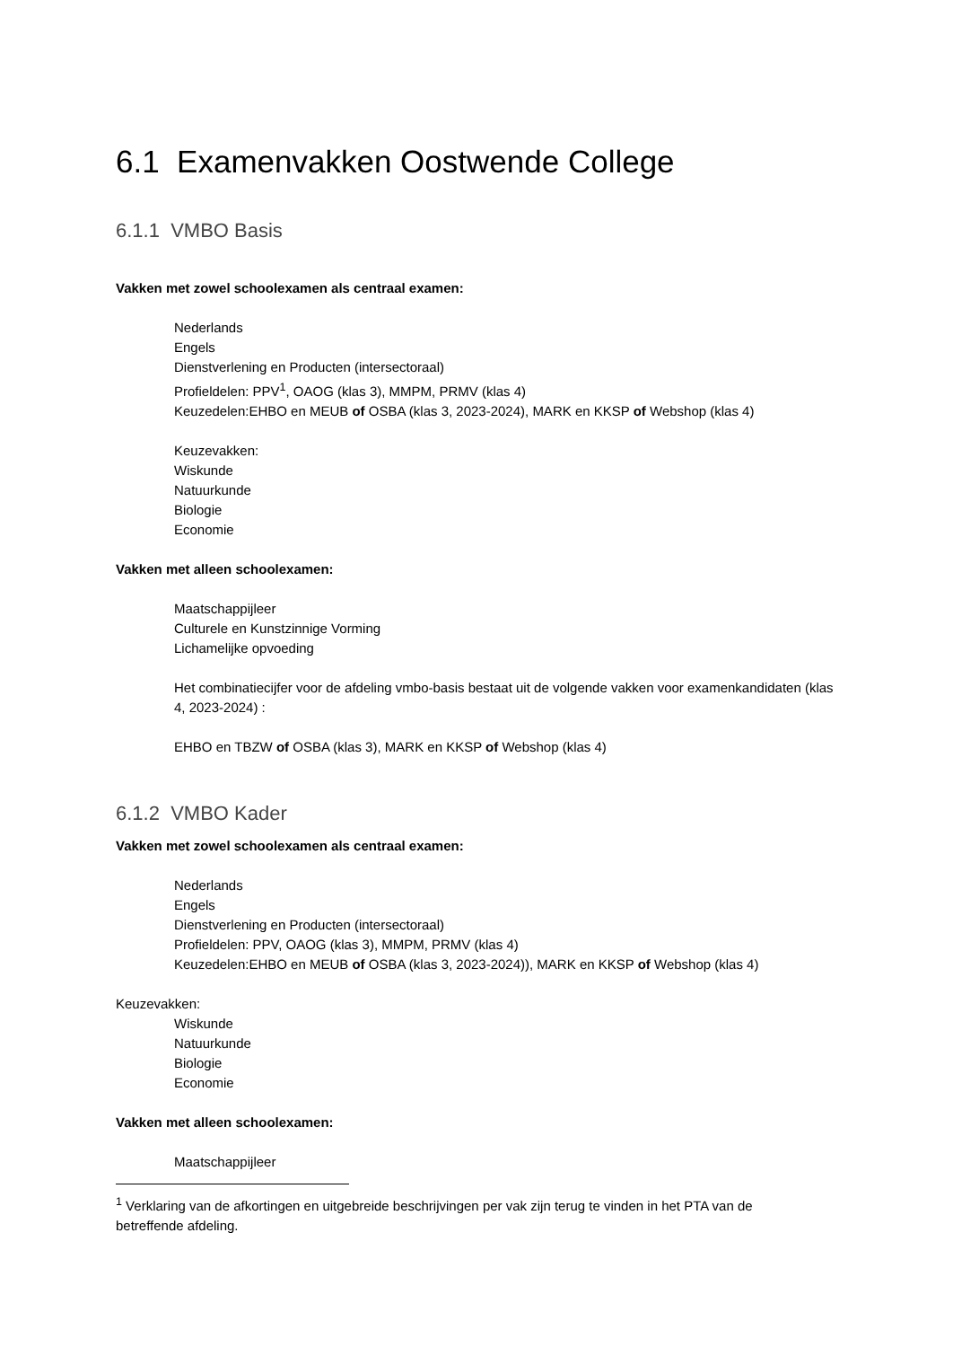6.1 Examenvakken Oostwende College
6.1.1 VMBO Basis
Vakken met zowel schoolexamen als centraal examen:
Nederlands
Engels
Dienstverlening en Producten (intersectoraal)
Profieldelen: PPV<sup>1</sup>, OAOG (klas 3), MMPM, PRMV (klas 4)
Keuzedelen:EHBO en MEUB of OSBA (klas 3, 2023-2024), MARK en KKSP of Webshop (klas 4)
Keuzevakken:
Wiskunde
Natuurkunde
Biologie
Economie
Vakken met alleen schoolexamen:
Maatschappijleer
Culturele en Kunstzinnige Vorming
Lichamelijke opvoeding
Het combinatiecijfer voor de afdeling vmbo-basis bestaat uit de volgende vakken voor examenkandidaten (klas 4, 2023-2024) :
EHBO en TBZW of OSBA (klas 3), MARK en KKSP of Webshop (klas 4)
6.1.2 VMBO Kader
Vakken met zowel schoolexamen als centraal examen:
Nederlands
Engels
Dienstverlening en Producten (intersectoraal)
Profieldelen: PPV, OAOG (klas 3), MMPM, PRMV (klas 4)
Keuzedelen:EHBO en MEUB of OSBA (klas 3, 2023-2024)), MARK en KKSP of Webshop (klas 4)
Keuzevakken:
Wiskunde
Natuurkunde
Biologie
Economie
Vakken met alleen schoolexamen:
Maatschappijleer
<sup>1</sup> Verklaring van de afkortingen en uitgebreide beschrijvingen per vak zijn terug te vinden in het PTA van de betreffende afdeling.